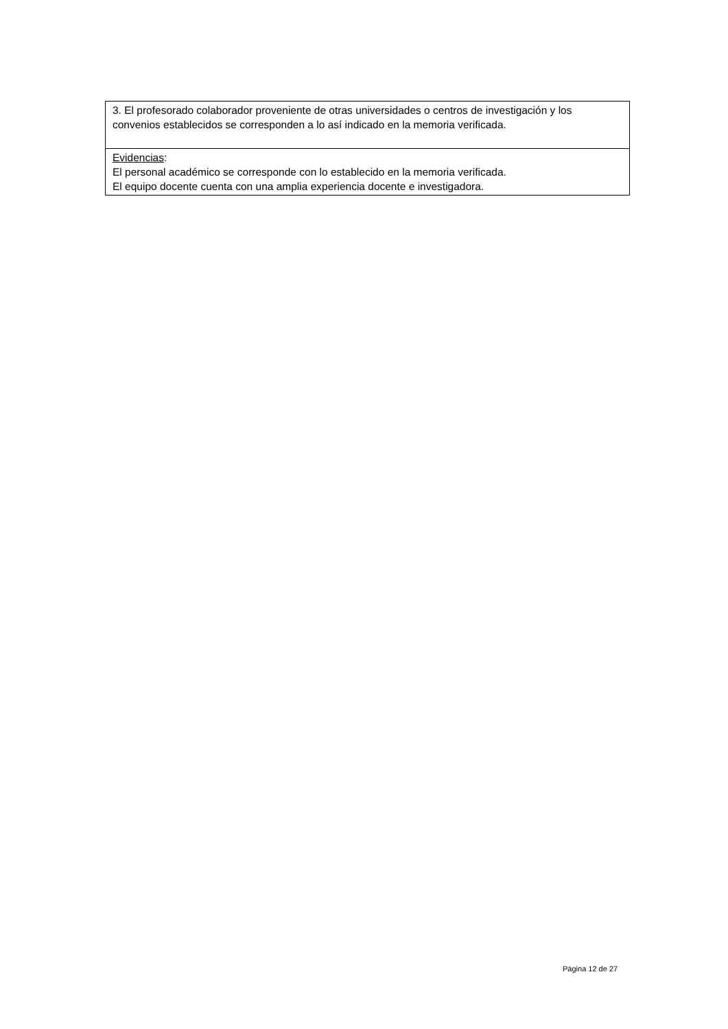| 3. El profesorado colaborador proveniente de otras universidades o centros de investigación y los convenios establecidos se corresponden a lo así indicado en la memoria verificada. |
| Evidencias : El personal académico se corresponde con lo establecido en la memoria verificada. El equipo docente cuenta con una amplia experiencia docente e investigadora. |
Página 12 de 27